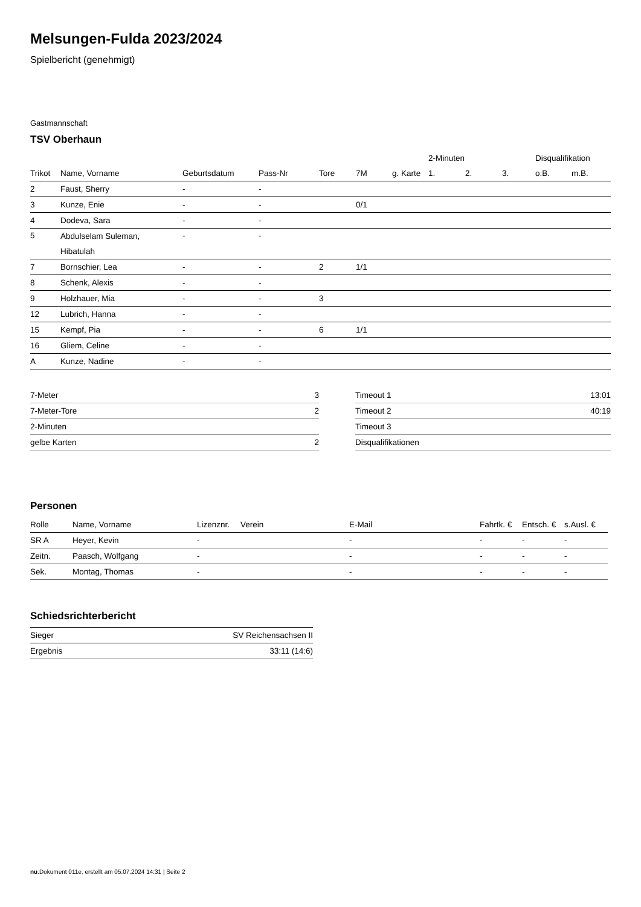Melsungen-Fulda 2023/2024
Spielbericht (genehmigt)
Gastmannschaft
TSV Oberhaun
| | | | | | | | 2-Minuten | | | Disqualifikation | |
| --- | --- | --- | --- | --- | --- | --- | --- | --- | --- | --- | --- |
| Trikot | Name, Vorname | Geburtsdatum | Pass-Nr | Tore | 7M | g. Karte | 1. | 2. | 3. | o.B. | m.B. |
| 2 | Faust, Sherry | - | - | | | | | | | | |
| 3 | Kunze, Enie | - | - | | 0/1 | | | | | | |
| 4 | Dodeva, Sara | - | - | | | | | | | | |
| 5 | Abdulselam Suleman, Hibatulah | - | - | | | | | | | | |
| 7 | Bornschier, Lea | - | - | 2 | 1/1 | | | | | | |
| 8 | Schenk, Alexis | - | - | | | | | | | | |
| 9 | Holzhauer, Mia | - | - | 3 | | | | | | | |
| 12 | Lubrich, Hanna | - | - | | | | | | | | |
| 15 | Kempf, Pia | - | - | 6 | 1/1 | | | | | | |
| 16 | Gliem, Celine | - | - | | | | | | | | |
| A | Kunze, Nadine | - | - | | | | | | | | |
| 7-Meter | 3 |
| 7-Meter-Tore | 2 |
| 2-Minuten | |
| gelbe Karten | 2 |
| Timeout 1 | 13:01 |
| Timeout 2 | 40:19 |
| Timeout 3 | |
| Disqualifikationen | |
Personen
| Rolle | Name, Vorname | Lizenznr. | Verein | E-Mail | Fahrtk. € | Entsch. € | s.Ausl. € |
| --- | --- | --- | --- | --- | --- | --- | --- |
| SR A | Heyer, Kevin | - | | - | - | - | - |
| Zeitn. | Paasch, Wolfgang | - | | - | - | - | - |
| Sek. | Montag, Thomas | - | | - | - | - | - |
Schiedsrichterbericht
| Sieger | SV Reichensachsen II |
| Ergebnis | 33:11 (14:6) |
nu.Dokument 011e, erstellt am 05.07.2024 14:31 | Seite 2